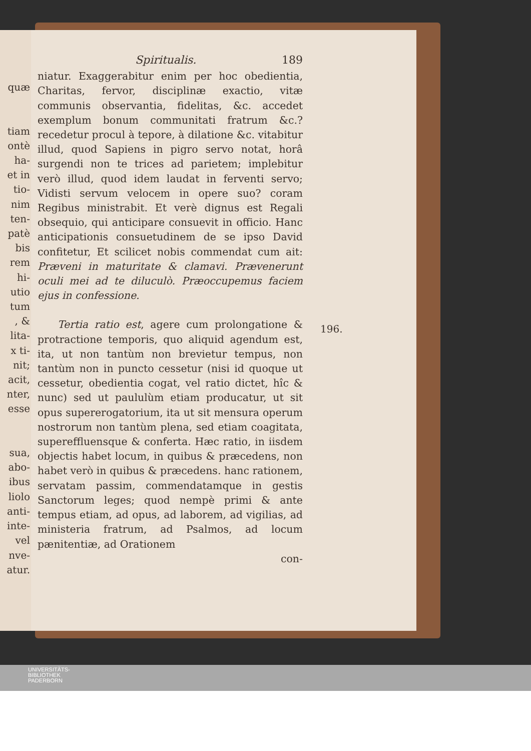quæ
tiam
ontè
ha-
et in
tio-
nim
ten-
patè
bis
rem
hi-
utio
tum
, &
lita-
x ti-
nit;
acit,
nter,
esse
sua,
abo-
ibus
liolo
anti-
inte-
vel
nve-
atur.
Spiritualis. 189
niatur. Exaggerabitur enim per hoc obedientia, Charitas, fervor, disciplinæ exactio, vitæ communis observantia, fidelitas, &c. accedet exemplum bonum communitati fratrum &c.? recedetur procul à tepore, à dilatione &c. vitabitur illud, quod Sapiens in pigro servo notat, horâ surgendi non te trices ad parietem; implebitur verò illud, quod idem laudat in ferventi servo; Vidisti servum velocem in opere suo? coram Regibus ministrabit. Et verè dignus est Regali obsequio, qui anticipare consuevit in officio. Hanc anticipationis consuetudinem de se ipso David confitetur, Et scilicet nobis commendat cum ait: Præveni in maturitate & clamavi. Prævenerunt oculi mei ad te diluculò. Præoccupemus faciem ejus in confessione.
Tertia ratio est, agere cum prolongatione & protractione temporis, quo aliquid agendum est, ita, ut non tantùm non brevietur tempus, non tantùm non in puncto cessetur (nisi id quoque ut cessetur, obedientia cogat, vel ratio dictet, hîc & nunc) sed ut paululùm etiam producatur, ut sit opus supererogatorium, ita ut sit mensura operum nostrorum non tantùm plena, sed etiam coagitata, supereffluensque & conferta. Hæc ratio, in iisdem objectis habet locum, in quibus & præcedens, non habet verò in quibus & præcedens. hanc rationem, servatam passim, commendatamque in gestis Sanctorum leges; quod nempè primi & ante tempus etiam, ad opus, ad laborem, ad vigilias, ad ministeria fratrum, ad Psalmos, ad locum pænitentiæ, ad Orationem
con-
196.
UNIVERSITÄTS-
BIBLIOTHEK
PADERBORN